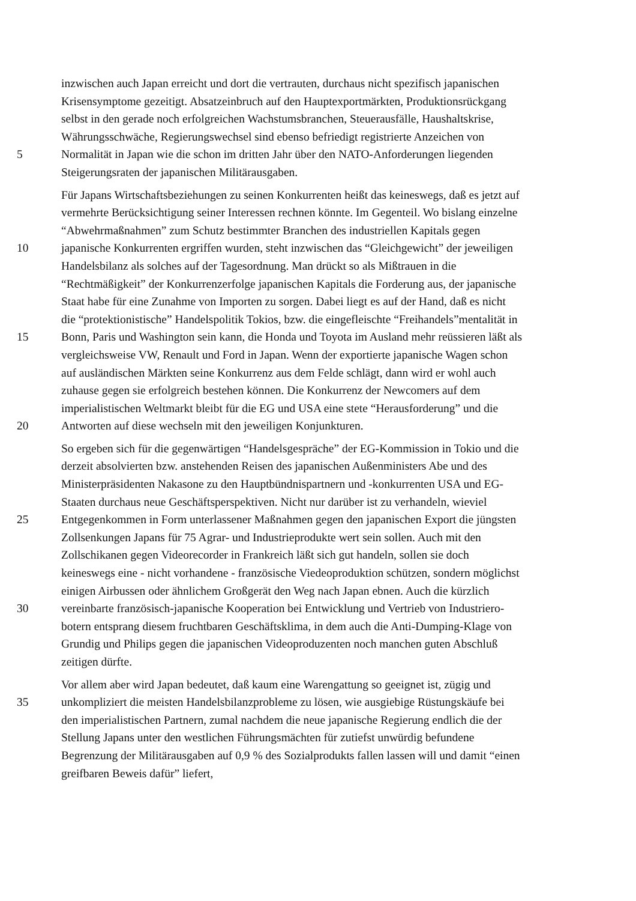inzwischen auch Japan erreicht und dort die vertrauten, durchaus nicht spezifisch japanischen
Krisensymptome gezeitigt. Absatzeinbruch auf den Hauptexportmärkten, Produktionsrückgang
selbst in den gerade noch erfolgreichen Wachstumsbranchen, Steuerausfälle, Haushaltskrise,
Währungsschwäche, Regierungswechsel sind ebenso befriedigt registrierte Anzeichen von
5 Normalität in Japan wie die schon im dritten Jahr über den NATO-Anforderungen liegenden
Steigerungsraten der japanischen Militärausgaben.
Für Japans Wirtschaftsbeziehungen zu seinen Konkurrenten heißt das keineswegs, daß es jetzt auf
vermehrte Berücksichtigung seiner Interessen rechnen könnte. Im Gegenteil. Wo bislang einzelne
“Abwehrmaßnahmen” zum Schutz bestimmter Branchen des industriellen Kapitals gegen
10 japanische Konkurrenten ergriffen wurden, steht inzwischen das “Gleichgewicht” der jeweiligen
Handelsbilanz als solches auf der Tagesordnung. Man drückt so als Mißtrauen in die
“Rechtmäßigkeit” der Konkurrenzerfolge japanischen Kapitals die Forderung aus, der japanische
Staat habe für eine Zunahme von Importen zu sorgen. Dabei liegt es auf der Hand, daß es nicht
die “protektionistische” Handelspolitik Tokios, bzw. die eingefleischte “Freihandels”mentalität in
15 Bonn, Paris und Washington sein kann, die Honda und Toyota im Ausland mehr reüssieren läßt als
vergleichsweise VW, Renault und Ford in Japan. Wenn der exportierte japanische Wagen schon
auf ausländischen Märkten seine Konkurrenz aus dem Felde schlägt, dann wird er wohl auch
zuhause gegen sie erfolgreich bestehen können. Die Konkurrenz der Newcomers auf dem
imperialistischen Weltmarkt bleibt für die EG und USA eine stete “Herausforderung” und die
20 Antworten auf diese wechseln mit den jeweiligen Konjunkturen.
So ergeben sich für die gegenwärtigen “Handelsgespräche” der EG-Kommission in Tokio und die
derzeit absolvierten bzw. anstehenden Reisen des japanischen Außenministers Abe und des
Ministerpräsidenten Nakasone zu den Hauptbündnispartnern und -konkurrenten USA und EG-
Staaten durchaus neue Geschäftsperspektiven. Nicht nur darüber ist zu verhandeln, wieviel
25 Entgegenkommen in Form unterlassener Maßnahmen gegen den japanischen Export die jüngsten
Zollsenkungen Japans für 75 Agrar- und Industrieprodukte wert sein sollen. Auch mit den
Zollschikanen gegen Videorecorder in Frankreich läßt sich gut handeln, sollen sie doch
keineswegs eine - nicht vorhandene - französische Viedeoproduktion schützen, sondern möglichst
einigen Airbussen oder ähnlichem Großgerät den Weg nach Japan ebnen. Auch die kürzlich
30 vereinbarte französisch-japanische Kooperation bei Entwicklung und Vertrieb von Industriero-
botern entsprang diesem fruchtbaren Geschäftsklima, in dem auch die Anti-Dumping-Klage von
Grundig und Philips gegen die japanischen Videoproduzenten noch manchen guten Abschluß
zeitigen dürfte.
Vor allem aber wird Japan bedeutet, daß kaum eine Warengattung so geeignet ist, zügig und
35 unkompliziert die meisten Handelsbilanzprobleme zu lösen, wie ausgiebige Rüstungskäufe bei
den imperialistischen Partnern, zumal nachdem die neue japanische Regierung endlich die der
Stellung Japans unter den westlichen Führungsmächten für zutiefst unwürdig befundene
Begrenzung der Militärausgaben auf 0,9 % des Sozialprodukts fallen lassen will und damit “einen
greifbaren Beweis dafür” liefert,